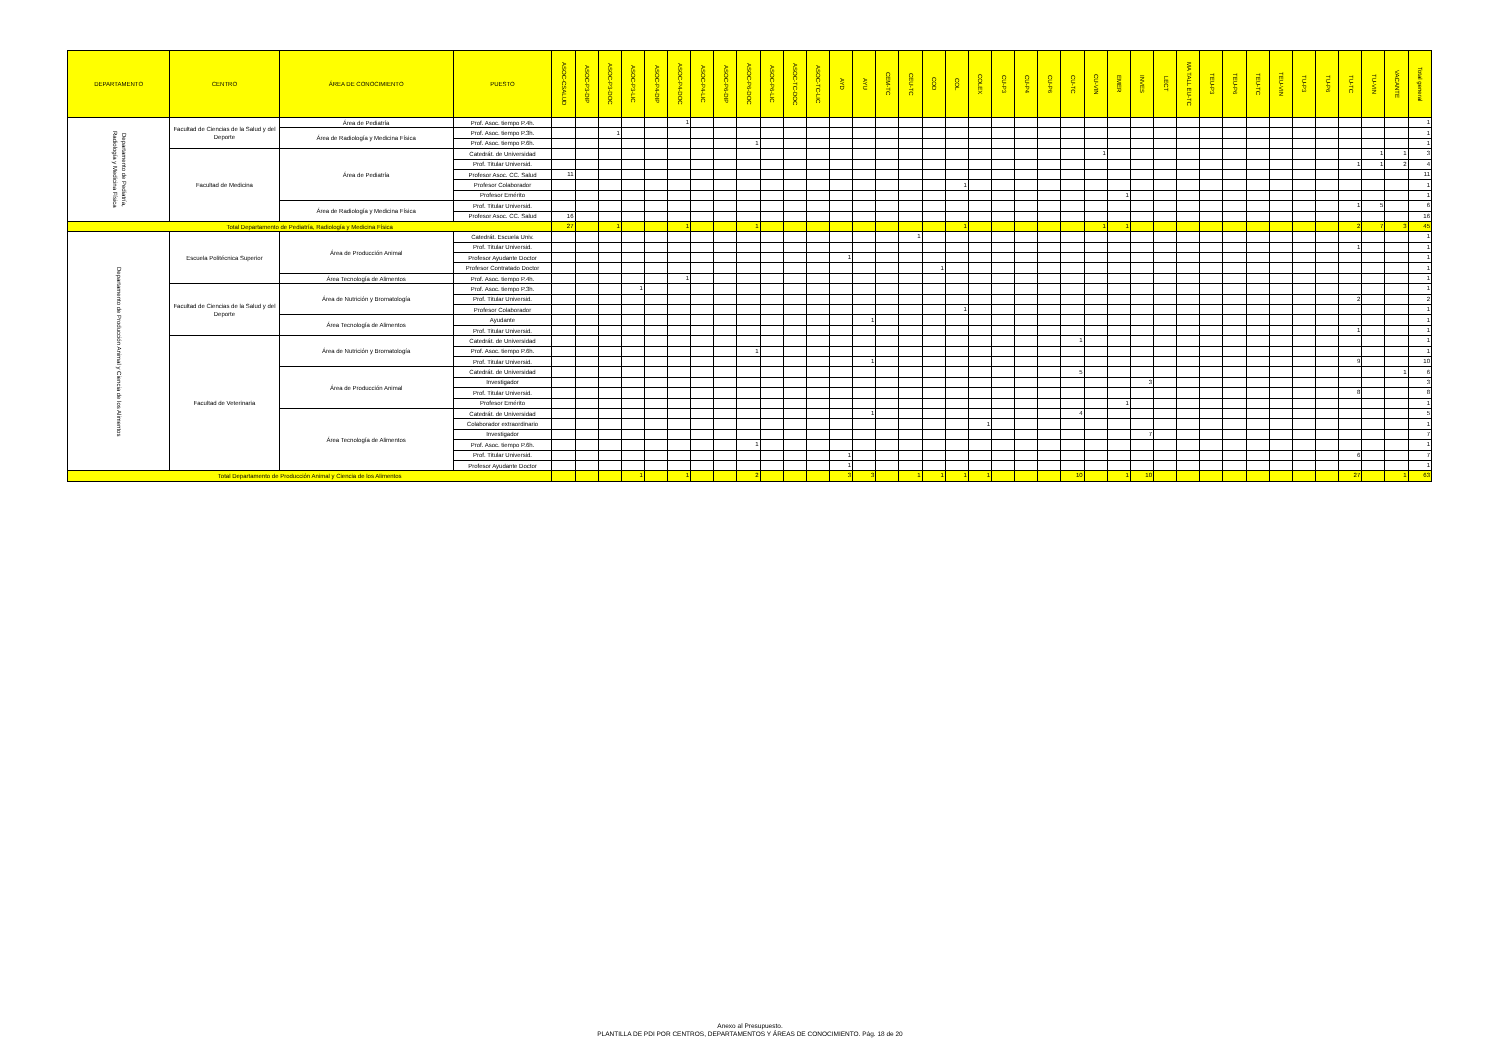| DEPARTAMENTO | CENTRO | ÁREA DE CONOCIMIENTO | PUESTO | ASOC-CSALUD | ASOC-P3-DIP | ASOC-P3-DOC | ASOC-P3-LIC | ASOC-P4-DIP | ASOC-P4-DOC | ASOC-P4-LIC | ASOC-P6-DIP | ASOC-P6-DOC | ASOC-P6-LIC | ASOC-TC-DOC | ASOC-TC-LIC | AYD | AYU | CEM-TC | CEU-TC | COD | COL | COLEX | CU-P3 | CU-P4 | CU-P6 | CU-TC | CU-VIN | EMER | INVES | LECT | MA TALL EU-TC | TEU-P3 | TEU-P6 | TEU-TC | TEU-VIN | TU-P3 | TU-P6 | TU-TC | TU-VIN | VACANTE | Total general |
| --- | --- | --- | --- | --- | --- | --- | --- | --- | --- | --- | --- | --- | --- | --- | --- | --- | --- | --- | --- | --- | --- | --- | --- | --- | --- | --- | --- | --- | --- | --- | --- | --- | --- | --- | --- | --- | --- | --- | --- | --- | --- |
| Departamento de Pediatría, Radiología y Medicina Física | Facultad de Ciencias de la Salud y del Deporte | Área de Pediatría | Prof. Asoc. tiempo P.4h. | | | | | | 1 | | | | | | | | | | | | | | | | | | | | | | | | | | | | | | | | 1 |
| | | Área de Radiología y Medicina Física | Prof. Asoc. tiempo P.3h. | | | 1 | | | | | | | | | | | | | | | | | | | | | | | | | | | | | | | | | | | 1 |
| | | | Prof. Asoc. tiempo P.6h. | | | | | | | | | 1 | | | | | | | | | | | | | | | | | | | | | | | | | | | | | 1 |
| | Facultad de Medicina | Área de Pediatría | Catedrát. de Universidad | | | | | | | | | | | | | | | | | | | | | | | | 1 | | | | | | | | | | | | 1 | 1 | 3 |
| | | | Prof. Titular Universid. | | | | | | | | | | | | | | | | | | | | | | | | | | | | | | | | | | | 1 | 1 | 2 | 4 |
| | | | Profesor Asoc. CC. Salud | 11 | | | | | | | | | | | | | | | | | | | | | | | | | | | | | | | | | | | | | 11 |
| | | | Profesor Colaborador | | | | | | | | | | | | | | | | | | 1 | | | | | | | | | | | | | | | | | | | | 1 |
| | | | Profesor Emérito | | | | | | | | | | | | | | | | | | | | | | | | | 1 | | | | | | | | | | | | | 1 |
| | | Área de Radiología y Medicina Física | Prof. Titular Universid. | | | | | | | | | | | | | | | | | | | | | | | | | | | | | | | | | | | 1 | 5 | | 6 |
| | | | Profesor Asoc. CC. Salud | 16 | | | | | | | | | | | | | | | | | | | | | | | | | | | | | | | | | | | | | 16 |
| Total Departamento de Pediatría, Radiología y Medicina Física | | | | 27 | | 1 | | | 1 | | | 1 | | | | | | | | | 1 | | | | | | 1 | 1 | | | | | | | | | | 2 | 7 | 3 | 45 |
| Departamento de Producción Animal y Ciencia de los Alimentos | Escuela Politécnica Superior | Área de Producción Animal | Catedrát. Escuela Univ. | | | | | | | | | | | | | | | | 1 | | | | | | | | | | | | | | | | | | | | | | 1 |
| | | | Prof. Titular Universid. | | | | | | | | | | | | | | | | | | | | | | | | | | | | | | | | | | | 1 | | | 1 |
| | | | Profesor Ayudante Doctor | | | | | | | | | | | | | 1 | | | | | | | | | | | | | | | | | | | | | | | | | 1 |
| | | | Profesor Contratado Doctor | | | | | | | | | | | | | | | | | 1 | | | | | | | | | | | | | | | | | | | | | 1 |
| | | Área Tecnología de Alimentos | Prof. Asoc. tiempo P.4h. | | | | | | 1 | | | | | | | | | | | | | | | | | | | | | | | | | | | | | | | | 1 |
| | Facultad de Ciencias de la Salud y del Deporte | Área de Nutrición y Bromatología | Prof. Asoc. tiempo P.3h. | | | | 1 | | | | | | | | | | | | | | | | | | | | | | | | | | | | | | | | | | 1 |
| | | | Prof. Titular Universid. | | | | | | | | | | | | | | | | | | | | | | | | | | | | | | | | | | | 2 | | | 2 |
| | | | Profesor Colaborador | | | | | | | | | | | | | | | | | | 1 | | | | | | | | | | | | | | | | | | | | 1 |
| | | Área Tecnología de Alimentos | Ayudante | | | | | | | | | | | | | | 1 | | | | | | | | | | | | | | | | | | | | | | | | 1 |
| | | | Prof. Titular Universid. | | | | | | | | | | | | | | | | | | | | | | | | | | | | | | | | | | | 1 | | | 1 |
| | Facultad de Veterinaria | Área de Nutrición y Bromatología | Catedrát. de Universidad | | | | | | | | | | | | | | | | | | | | | | | 1 | | | | | | | | | | | | | | | 1 |
| | | | Prof. Asoc. tiempo P.6h. | | | | | | | | | 1 | | | | | | | | | | | | | | | | | | | | | | | | | | | | | 1 |
| | | | Prof. Titular Universid. | | | | | | | | | | | | | | 1 | | | | | | | | | | | | | | | | | | | | | 9 | | | 10 |
| | | Área de Producción Animal | Catedrát. de Universidad | | | | | | | | | | | | | | | | | | | | | | | 5 | | | | | | | | | | | | | | 1 | 6 |
| | | | Investigador | | | | | | | | | | | | | | | | | | | | | | | | | | 3 | | | | | | | | | | | | 3 |
| | | | Prof. Titular Universid. | | | | | | | | | | | | | | | | | | | | | | | | | | | | | | | | | | | 8 | | | 8 |
| | | | Profesor Emérito | | | | | | | | | | | | | | | | | | | | | | | | | 1 | | | | | | | | | | | | | 1 |
| | | Área Tecnología de Alimentos | Catedrát. de Universidad | | | | | | | | | | | | | | 1 | | | | | | | | | 4 | | | | | | | | | | | | | | | 5 |
| | | | Colaborador extraordinario | | | | | | | | | | | | | | | | | | | 1 | | | | | | | | | | | | | | | | | | | 1 |
| | | | Investigador | | | | | | | | | | | | | | | | | | | | | | | | | | 7 | | | | | | | | | | | | 7 |
| | | | Prof. Asoc. tiempo P.6h. | | | | | | | | | 1 | | | | | | | | | | | | | | | | | | | | | | | | | | | | | 1 |
| | | | Prof. Titular Universid. | | | | | | | | | | | | | 1 | | | | | | | | | | | | | | | | | | | | | | 6 | | | 7 |
| | | | Profesor Ayudante Doctor | | | | | | | | | | | | | 1 | | | | | | | | | | | | | | | | | | | | | | | | | 1 |
| Total Departamento de Producción Animal y Ciencia de los Alimentos | | | | | | | 1 | | 1 | | | 2 | | | | 3 | 3 | | 1 | 1 | 1 | 1 | | | | 10 | | 1 | 10 | | | | | | | | | 27 | | 1 | 63 |
Anexo al Presupuesto.
PLANTILLA DE PDI POR CENTROS, DEPARTAMENTOS Y ÁREAS DE CONOCIMIENTO. Pág. 18 de 20